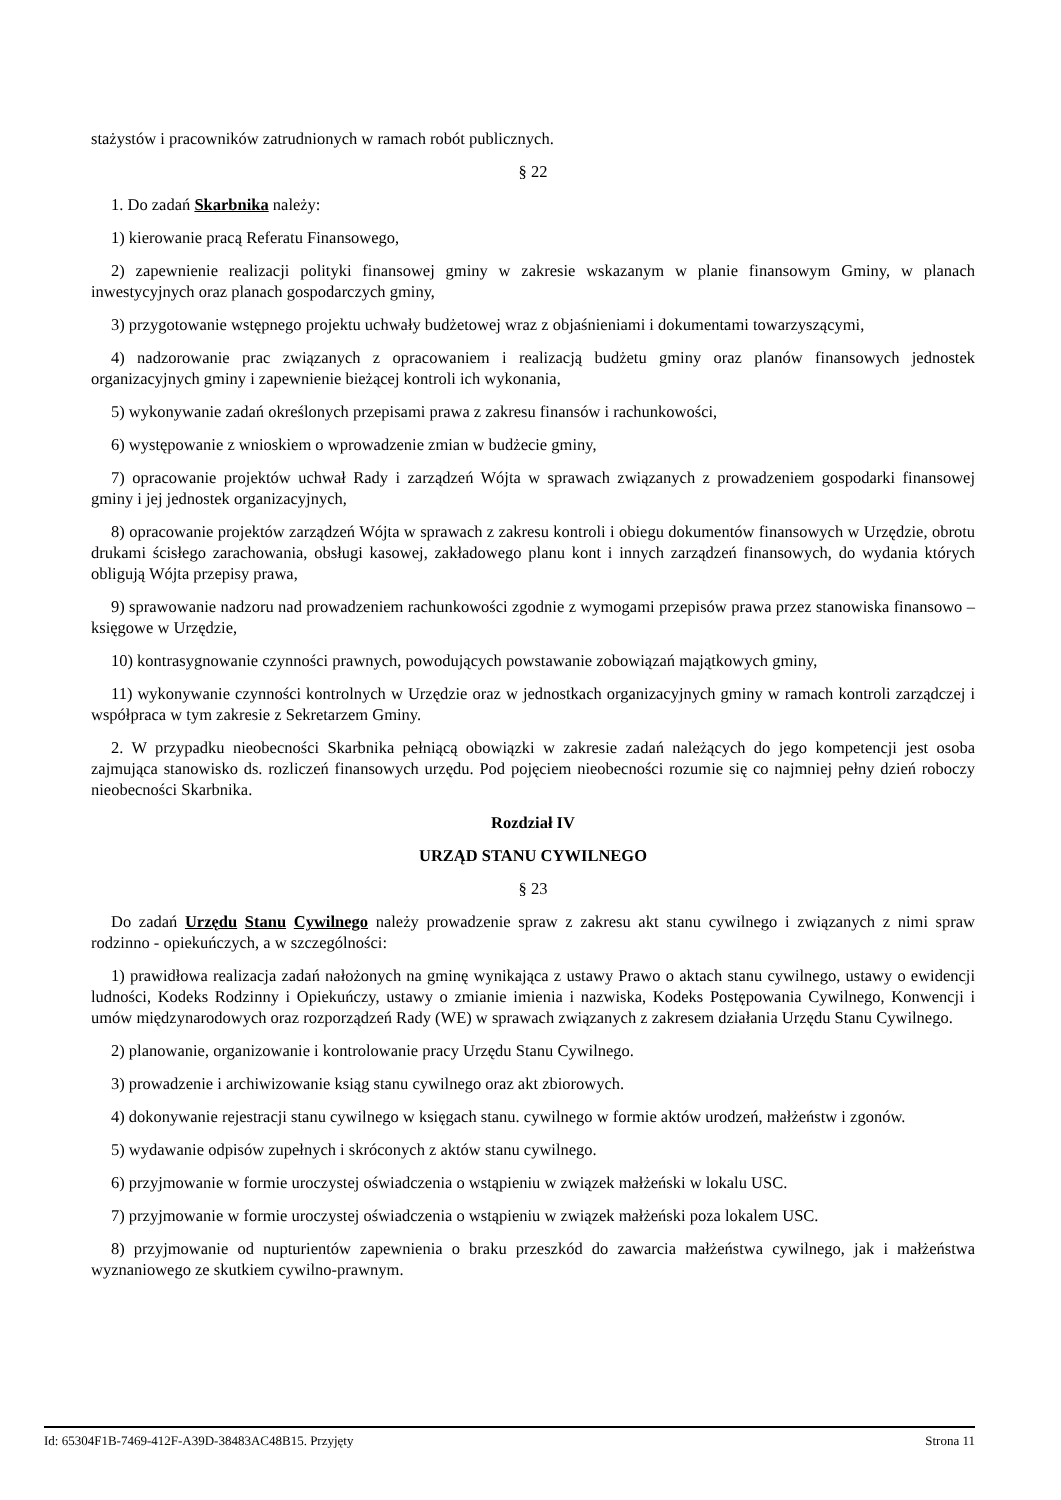stażystów i pracowników zatrudnionych w ramach robót publicznych.
§ 22
1. Do zadań Skarbnika należy:
1) kierowanie pracą Referatu Finansowego,
2) zapewnienie realizacji polityki finansowej gminy w zakresie wskazanym w planie finansowym Gminy, w planach inwestycyjnych oraz planach gospodarczych gminy,
3) przygotowanie wstępnego projektu uchwały budżetowej wraz z objaśnieniami i dokumentami towarzyszącymi,
4) nadzorowanie prac związanych z opracowaniem i realizacją budżetu gminy oraz planów finansowych jednostek organizacyjnych gminy i zapewnienie bieżącej kontroli ich wykonania,
5) wykonywanie zadań określonych przepisami prawa z zakresu finansów i rachunkowości,
6) występowanie z wnioskiem o wprowadzenie zmian w budżecie gminy,
7) opracowanie projektów uchwał Rady i zarządzeń Wójta w sprawach związanych z prowadzeniem gospodarki finansowej gminy i jej jednostek organizacyjnych,
8) opracowanie projektów zarządzeń Wójta w sprawach z zakresu kontroli i obiegu dokumentów finansowych w Urzędzie, obrotu drukami ścisłego zarachowania, obsługi kasowej, zakładowego planu kont i innych zarządzeń finansowych, do wydania których obligują Wójta przepisy prawa,
9) sprawowanie nadzoru nad prowadzeniem rachunkowości zgodnie z wymogami przepisów prawa przez stanowiska finansowo – księgowe w Urzędzie,
10) kontrasygnowanie czynności prawnych, powodujących powstawanie zobowiązań majątkowych gminy,
11) wykonywanie czynności kontrolnych w Urzędzie oraz w jednostkach organizacyjnych gminy w ramach kontroli zarządczej i współpraca w tym zakresie z Sekretarzem Gminy.
2. W przypadku nieobecności Skarbnika pełniącą obowiązki w zakresie zadań należących do jego kompetencji jest osoba zajmująca stanowisko ds. rozliczeń finansowych urzędu. Pod pojęciem nieobecności rozumie się co najmniej pełny dzień roboczy nieobecności Skarbnika.
Rozdział IV
URZĄD STANU CYWILNEGO
§ 23
Do zadań Urzędu Stanu Cywilnego należy prowadzenie spraw z zakresu akt stanu cywilnego i związanych z nimi spraw rodzinno - opiekuńczych, a w szczególności:
1) prawidłowa realizacja zadań nałożonych na gminę wynikająca z ustawy Prawo o aktach stanu cywilnego, ustawy o ewidencji ludności, Kodeks Rodzinny i Opiekuńczy, ustawy o zmianie imienia i nazwiska, Kodeks Postępowania Cywilnego, Konwencji i umów międzynarodowych oraz rozporządzeń Rady (WE) w sprawach związanych z zakresem działania Urzędu Stanu Cywilnego.
2) planowanie, organizowanie i kontrolowanie pracy Urzędu Stanu Cywilnego.
3) prowadzenie i archiwizowanie ksiąg stanu cywilnego oraz akt zbiorowych.
4) dokonywanie rejestracji stanu cywilnego w księgach stanu. cywilnego w formie aktów urodzeń, małżeństw i zgonów.
5) wydawanie odpisów zupełnych i skróconych z aktów stanu cywilnego.
6) przyjmowanie w formie uroczystej oświadczenia o wstąpieniu w związek małżeński w lokalu USC.
7) przyjmowanie w formie uroczystej oświadczenia o wstąpieniu w związek małżeński poza lokalem USC.
8) przyjmowanie od nupturientów zapewnienia o braku przeszkód do zawarcia małżeństwa cywilnego, jak i małżeństwa wyznaniowego ze skutkiem cywilno-prawnym.
Id: 65304F1B-7469-412F-A39D-38483AC48B15. Przyjęty Strona 11